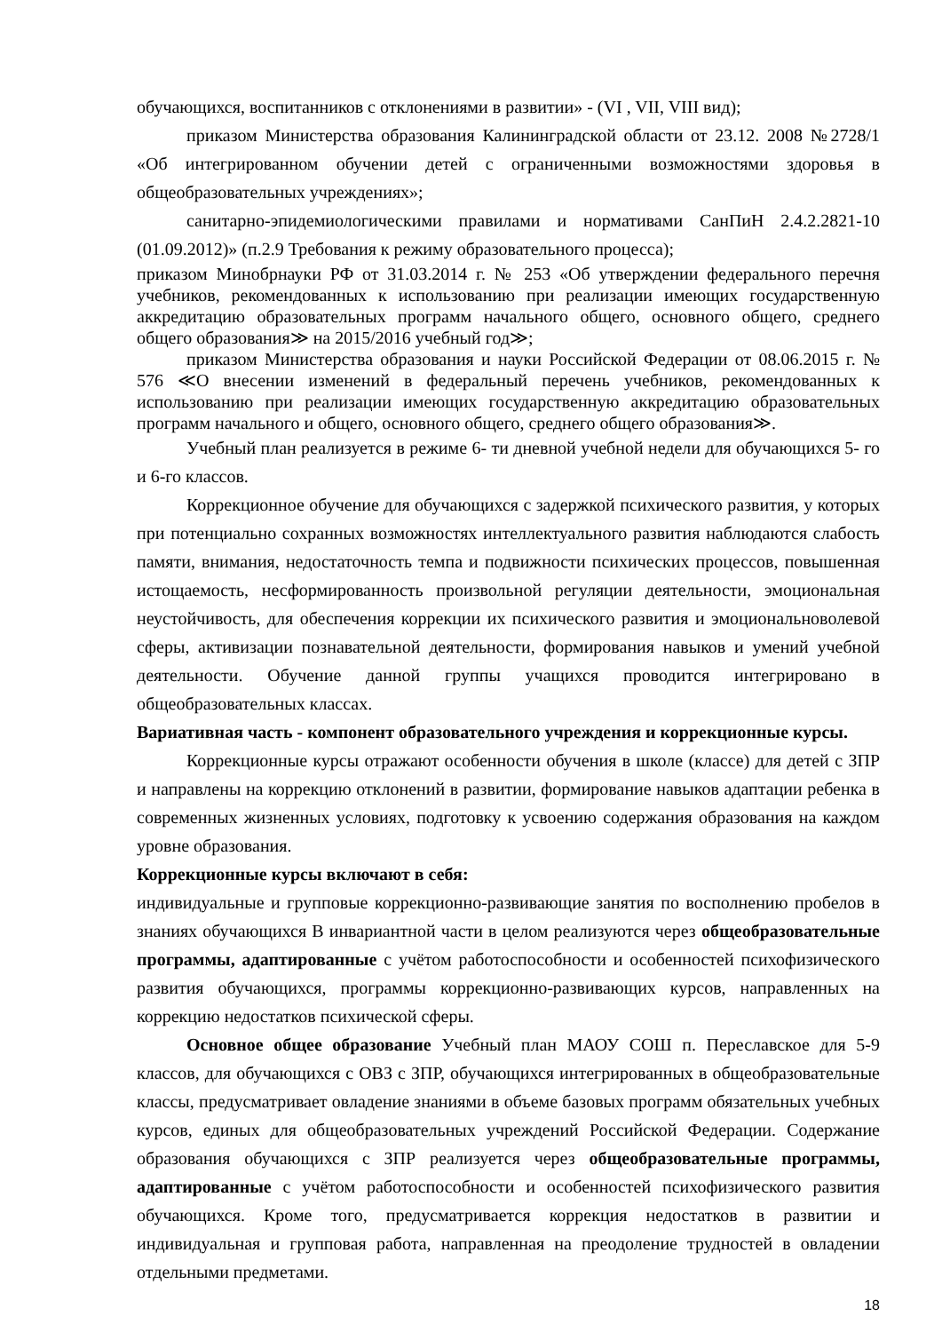обучающихся, воспитанников с отклонениями в развитии» - (VI , VII, VIII вид);
приказом Министерства образования Калининградской области от 23.12. 2008 №2728/1 «Об интегрированном обучении детей с ограниченными возможностями здоровья в общеобразовательных учреждениях»;
санитарно-эпидемиологическими правилами и нормативами СанПиН 2.4.2.2821-10 (01.09.2012)» (п.2.9 Требования к режиму образовательного процесса);
приказом Минобрнауки РФ от 31.03.2014 г. № 253 «Об утверждении федерального перечня учебников, рекомендованных к использованию при реализации имеющих государственную аккредитацию образовательных программ начального общего, основного общего, среднего общего образования≫ на 2015/2016 учебный год≫;
приказом Министерства образования и науки Российской Федерации от 08.06.2015 г. № 576 ≪О внесении изменений в федеральный перечень учебников, рекомендованных к использованию при реализации имеющих государственную аккредитацию образовательных программ начального и общего, основного общего, среднего общего образования≫.
Учебный план реализуется в режиме 6- ти дневной учебной недели для обучающихся 5- го и 6-го классов.
Коррекционное обучение для обучающихся с задержкой психического развития, у которых при потенциально сохранных возможностях интеллектуального развития наблюдаются слабость памяти, внимания, недостаточность темпа и подвижности психических процессов, повышенная истощаемость, несформированность произвольной регуляции деятельности, эмоциональная неустойчивость, для обеспечения коррекции их психического развития и эмоциональноволевой сферы, активизации познавательной деятельности, формирования навыков и умений учебной деятельности. Обучение данной группы учащихся проводится интегрировано в общеобразовательных классах.
Вариативная часть - компонент образовательного учреждения и коррекционные курсы.
Коррекционные курсы отражают особенности обучения в школе (классе) для детей с ЗПР и направлены на коррекцию отклонений в развитии, формирование навыков адаптации ребенка в современных жизненных условиях, подготовку к усвоению содержания образования на каждом уровне образования.
Коррекционные курсы включают в себя:
индивидуальные и групповые коррекционно-развивающие занятия по восполнению пробелов в знаниях обучающихся В инвариантной части в целом реализуются через общеобразовательные программы, адаптированные с учётом работоспособности и особенностей психофизического развития обучающихся, программы коррекционно-развивающих курсов, направленных на коррекцию недостатков психической сферы.
Основное общее образование Учебный план МАОУ СОШ п. Переславское для 5-9 классов, для обучающихся с ОВЗ с ЗПР, обучающихся интегрированных в общеобразовательные классы, предусматривает овладение знаниями в объеме базовых программ обязательных учебных курсов, единых для общеобразовательных учреждений Российской Федерации. Содержание образования обучающихся с ЗПР реализуется через общеобразовательные программы, адаптированные с учётом работоспособности и особенностей психофизического развития обучающихся. Кроме того, предусматривается коррекция недостатков в развитии и индивидуальная и групповая работа, направленная на преодоление трудностей в овладении отдельными предметами.
18